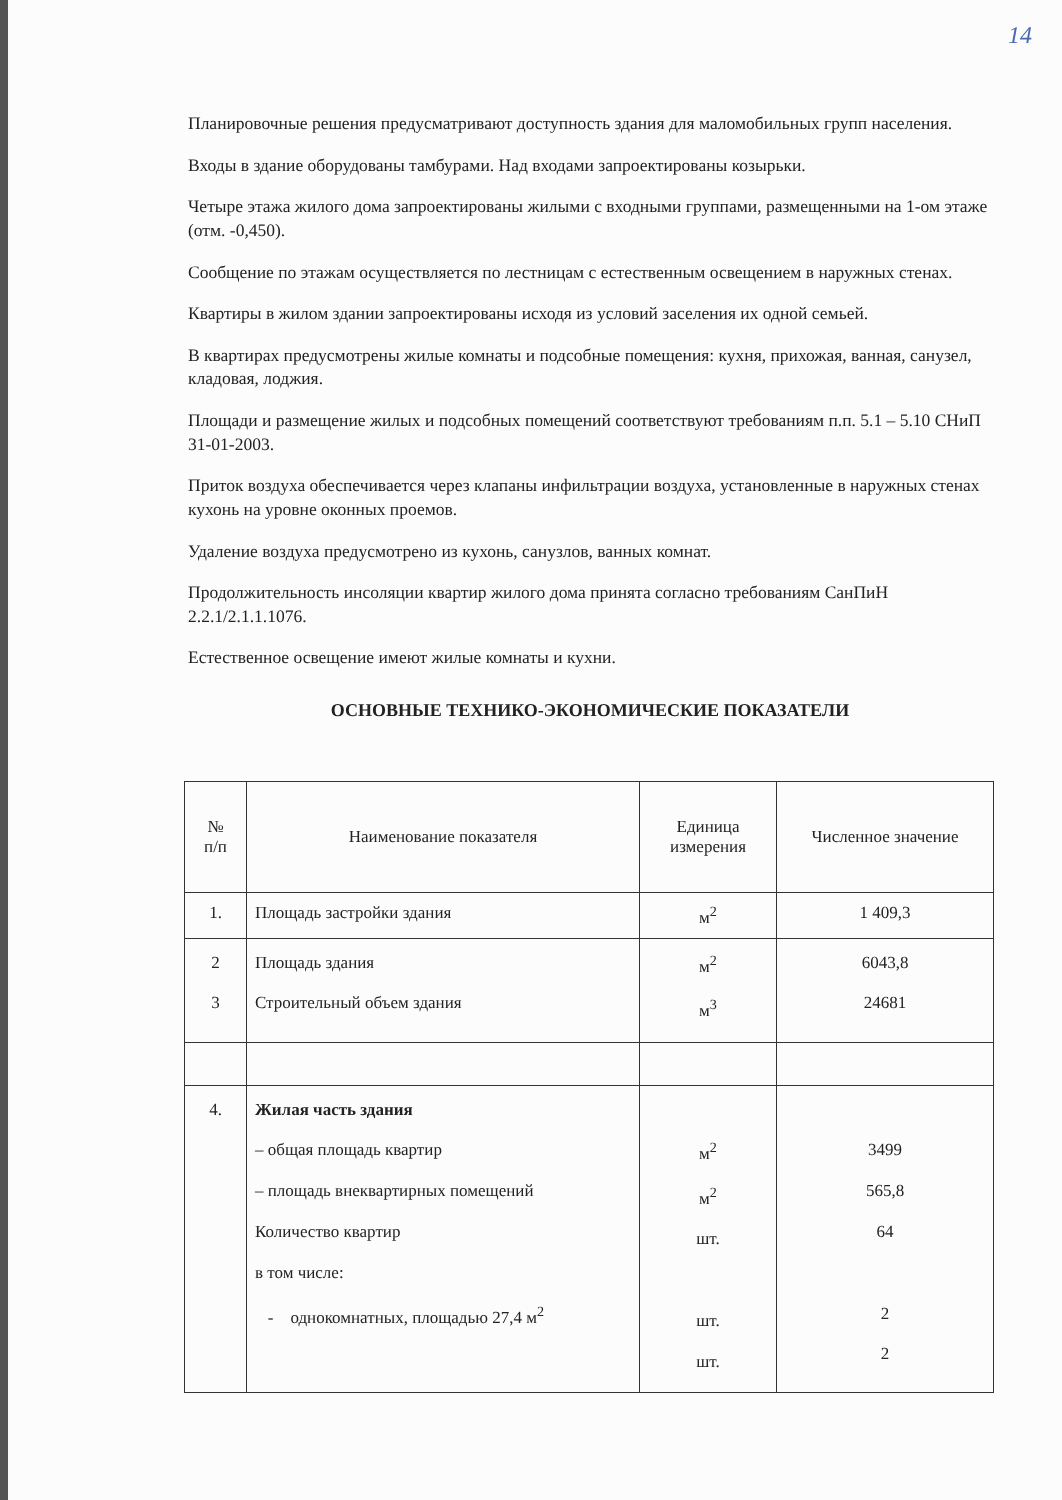14
Планировочные решения предусматривают доступность здания для маломобильных групп населения.
Входы в здание оборудованы тамбурами. Над входами запроектированы козырьки.
Четыре этажа жилого дома запроектированы жилыми с входными группами, размещенными на 1-ом этаже (отм. -0,450).
Сообщение по этажам осуществляется по лестницам с естественным освещением в наружных стенах.
Квартиры в жилом здании запроектированы исходя из условий заселения их одной семьей.
В квартирах предусмотрены жилые комнаты и подсобные помещения: кухня, прихожая, ванная, санузел, кладовая, лоджия.
Площади и размещение жилых и подсобных помещений соответствуют требованиям п.п. 5.1 – 5.10 СНиП 31-01-2003.
Приток воздуха обеспечивается через клапаны инфильтрации воздуха, установленные в наружных стенах кухонь на уровне оконных проемов.
Удаление воздуха предусмотрено из кухонь, санузлов, ванных комнат.
Продолжительность инсоляции квартир жилого дома принята согласно требованиям СанПиН 2.2.1/2.1.1.1076.
Естественное освещение имеют жилые комнаты и кухни.
ОСНОВНЫЕ ТЕХНИКО-ЭКОНОМИЧЕСКИЕ ПОКАЗАТЕЛИ
| № п/п | Наименование показателя | Единица измерения | Численное значение |
| --- | --- | --- | --- |
| 1. | Площадь застройки здания | м<sup>2</sup> | 1 409,3 |
| 2 3 | Площадь здания Строительный объем здания | м<sup>2</sup> м<sup>3</sup> | 6043,8 24681 |
| 4. | Жилая часть здания – общая площадь квартир – площадь внеквартирных помещений Количество квартир в том числе: - однокомнатных, площадью 27,4 м<sup>2</sup> | м<sup>2</sup> м<sup>2</sup> шт. шт. шт. | 3499 565,8 64 2 2 |